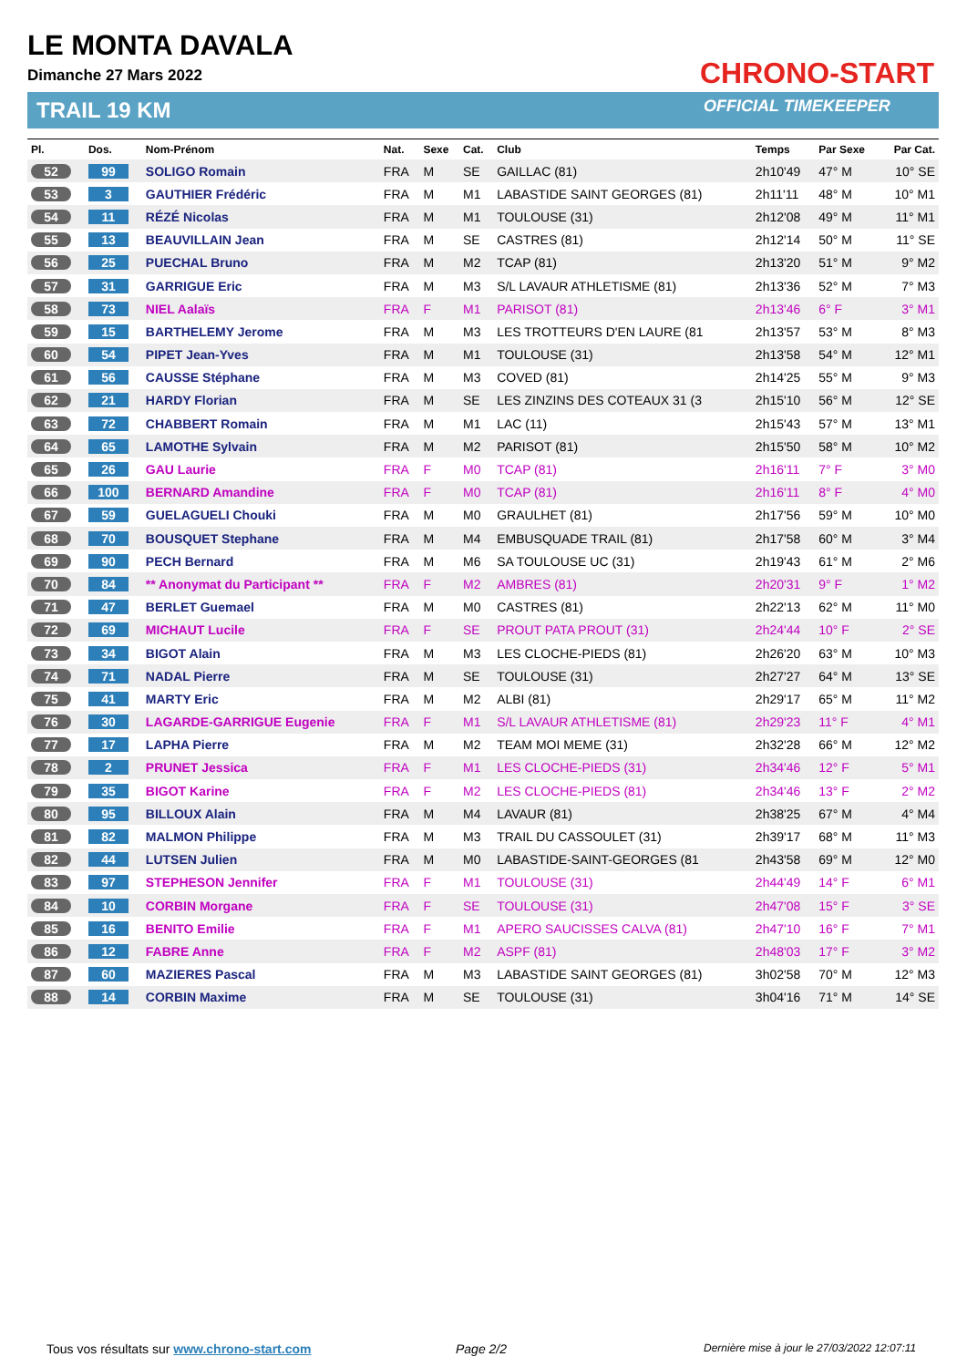LE MONTA DAVALA
Dimanche 27 Mars 2022
TRAIL 19 KM
CHRONO-START
OFFICIAL TIMEKEEPER
| Pl. | Dos. | Nom-Prénom | Nat. | Sexe | Cat. | Club | Temps | Par Sexe | Par Cat. |
| --- | --- | --- | --- | --- | --- | --- | --- | --- | --- |
| 52 | 99 | SOLIGO Romain | FRA | M | SE | GAILLAC (81) | 2h10'49 | 47° M | 10° SE |
| 53 | 3 | GAUTHIER Frédéric | FRA | M | M1 | LABASTIDE SAINT GEORGES (81) | 2h11'11 | 48° M | 10° M1 |
| 54 | 11 | RÉZÉ Nicolas | FRA | M | M1 | TOULOUSE (31) | 2h12'08 | 49° M | 11° M1 |
| 55 | 13 | BEAUVILLAIN Jean | FRA | M | SE | CASTRES (81) | 2h12'14 | 50° M | 11° SE |
| 56 | 25 | PUECHAL Bruno | FRA | M | M2 | TCAP (81) | 2h13'20 | 51° M | 9° M2 |
| 57 | 31 | GARRIGUE Eric | FRA | M | M3 | S/L LAVAUR ATHLETISME (81) | 2h13'36 | 52° M | 7° M3 |
| 58 | 73 | NIEL Aalaïs | FRA | F | M1 | PARISOT (81) | 2h13'46 | 6° F | 3° M1 |
| 59 | 15 | BARTHELEMY Jerome | FRA | M | M3 | LES TROTTEURS D'EN LAURE (81 | 2h13'57 | 53° M | 8° M3 |
| 60 | 54 | PIPET Jean-Yves | FRA | M | M1 | TOULOUSE (31) | 2h13'58 | 54° M | 12° M1 |
| 61 | 56 | CAUSSE Stéphane | FRA | M | M3 | COVED (81) | 2h14'25 | 55° M | 9° M3 |
| 62 | 21 | HARDY Florian | FRA | M | SE | LES ZINZINS DES COTEAUX 31 (3 | 2h15'10 | 56° M | 12° SE |
| 63 | 72 | CHABBERT Romain | FRA | M | M1 | LAC (11) | 2h15'43 | 57° M | 13° M1 |
| 64 | 65 | LAMOTHE Sylvain | FRA | M | M2 | PARISOT (81) | 2h15'50 | 58° M | 10° M2 |
| 65 | 26 | GAU Laurie | FRA | F | M0 | TCAP (81) | 2h16'11 | 7° F | 3° M0 |
| 66 | 100 | BERNARD Amandine | FRA | F | M0 | TCAP (81) | 2h16'11 | 8° F | 4° M0 |
| 67 | 59 | GUELAGUELI Chouki | FRA | M | M0 | GRAULHET (81) | 2h17'56 | 59° M | 10° M0 |
| 68 | 70 | BOUSQUET Stephane | FRA | M | M4 | EMBUSQUADE TRAIL (81) | 2h17'58 | 60° M | 3° M4 |
| 69 | 90 | PECH Bernard | FRA | M | M6 | SA TOULOUSE UC (31) | 2h19'43 | 61° M | 2° M6 |
| 70 | 84 | ** Anonymat du Participant ** | FRA | F | M2 | AMBRES (81) | 2h20'31 | 9° F | 1° M2 |
| 71 | 47 | BERLET Guemael | FRA | M | M0 | CASTRES (81) | 2h22'13 | 62° M | 11° M0 |
| 72 | 69 | MICHAUT Lucile | FRA | F | SE | PROUT PATA PROUT (31) | 2h24'44 | 10° F | 2° SE |
| 73 | 34 | BIGOT Alain | FRA | M | M3 | LES CLOCHE-PIEDS (81) | 2h26'20 | 63° M | 10° M3 |
| 74 | 71 | NADAL Pierre | FRA | M | SE | TOULOUSE (31) | 2h27'27 | 64° M | 13° SE |
| 75 | 41 | MARTY Eric | FRA | M | M2 | ALBI (81) | 2h29'17 | 65° M | 11° M2 |
| 76 | 30 | LAGARDE-GARRIGUE Eugenie | FRA | F | M1 | S/L LAVAUR ATHLETISME (81) | 2h29'23 | 11° F | 4° M1 |
| 77 | 17 | LAPHA Pierre | FRA | M | M2 | TEAM MOI MEME (31) | 2h32'28 | 66° M | 12° M2 |
| 78 | 2 | PRUNET Jessica | FRA | F | M1 | LES CLOCHE-PIEDS (31) | 2h34'46 | 12° F | 5° M1 |
| 79 | 35 | BIGOT Karine | FRA | F | M2 | LES CLOCHE-PIEDS (81) | 2h34'46 | 13° F | 2° M2 |
| 80 | 95 | BILLOUX Alain | FRA | M | M4 | LAVAUR (81) | 2h38'25 | 67° M | 4° M4 |
| 81 | 82 | MALMON Philippe | FRA | M | M3 | TRAIL DU CASSOULET (31) | 2h39'17 | 68° M | 11° M3 |
| 82 | 44 | LUTSEN Julien | FRA | M | M0 | LABASTIDE-SAINT-GEORGES (81 | 2h43'58 | 69° M | 12° M0 |
| 83 | 97 | STEPHESON Jennifer | FRA | F | M1 | TOULOUSE (31) | 2h44'49 | 14° F | 6° M1 |
| 84 | 10 | CORBIN Morgane | FRA | F | SE | TOULOUSE (31) | 2h47'08 | 15° F | 3° SE |
| 85 | 16 | BENITO Emilie | FRA | F | M1 | APERO SAUCISSES CALVA (81) | 2h47'10 | 16° F | 7° M1 |
| 86 | 12 | FABRE Anne | FRA | F | M2 | ASPF (81) | 2h48'03 | 17° F | 3° M2 |
| 87 | 60 | MAZIERES Pascal | FRA | M | M3 | LABASTIDE SAINT GEORGES (81) | 3h02'58 | 70° M | 12° M3 |
| 88 | 14 | CORBIN Maxime | FRA | M | SE | TOULOUSE (31) | 3h04'16 | 71° M | 14° SE |
Tous vos résultats sur www.chrono-start.com
Page 2/2
Dernière mise à jour le 27/03/2022 12:07:11